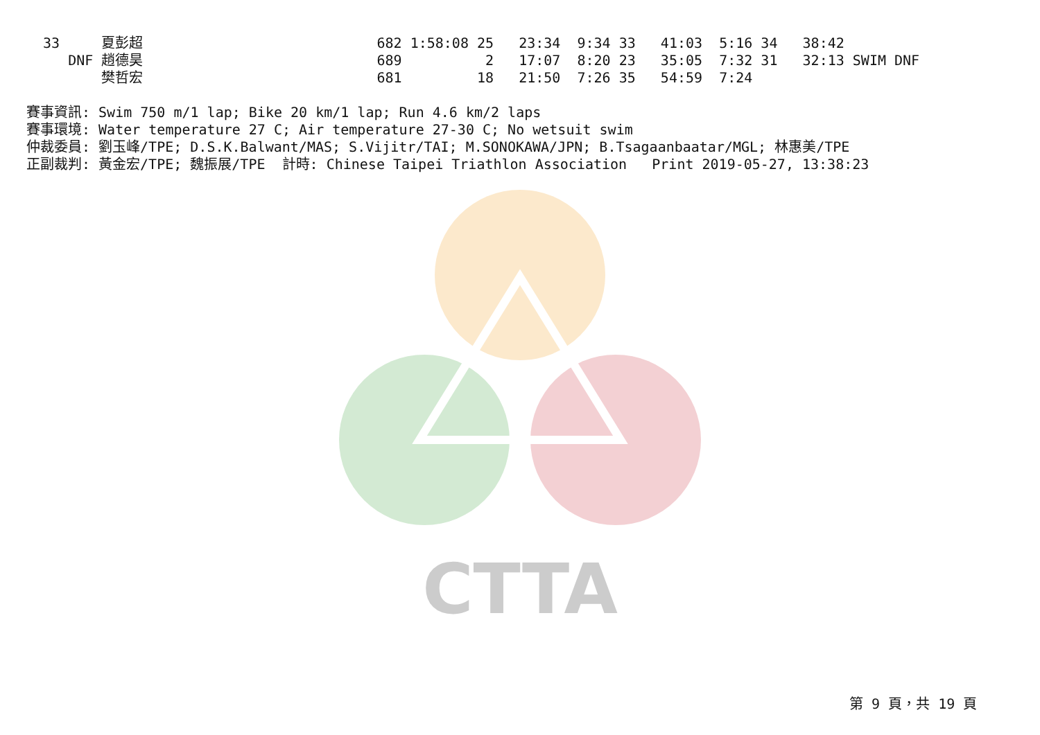CTTA
 33     夏彭超                            682 1:58:08 25   23:34  9:34 33   41:03  5:16 34   38:42
    DNF 趙德昊                            689          2   17:07  8:20 23   35:05  7:32 31   32:13 SWIM DNF
        樊哲宏                            681         18   21:50  7:26 35   54:59  7:24
賽事資訊: Swim 750 m/1 lap; Bike 20 km/1 lap; Run 4.6 km/2 laps
賽事環境: Water temperature 27 C; Air temperature 27-30 C; No wetsuit swim
仲裁委員: 劉玉峰/TPE; D.S.K.Balwant/MAS; S.Vijitr/TAI; M.SONOKAWA/JPN; B.Tsagaanbaatar/MGL; 林惠美/TPE
正副裁判: 黃金宏/TPE; 魏振展/TPE  計時: Chinese Taipei Triathlon Association   Print 2019-05-27, 13:38:23
第 9 頁，共 19 頁